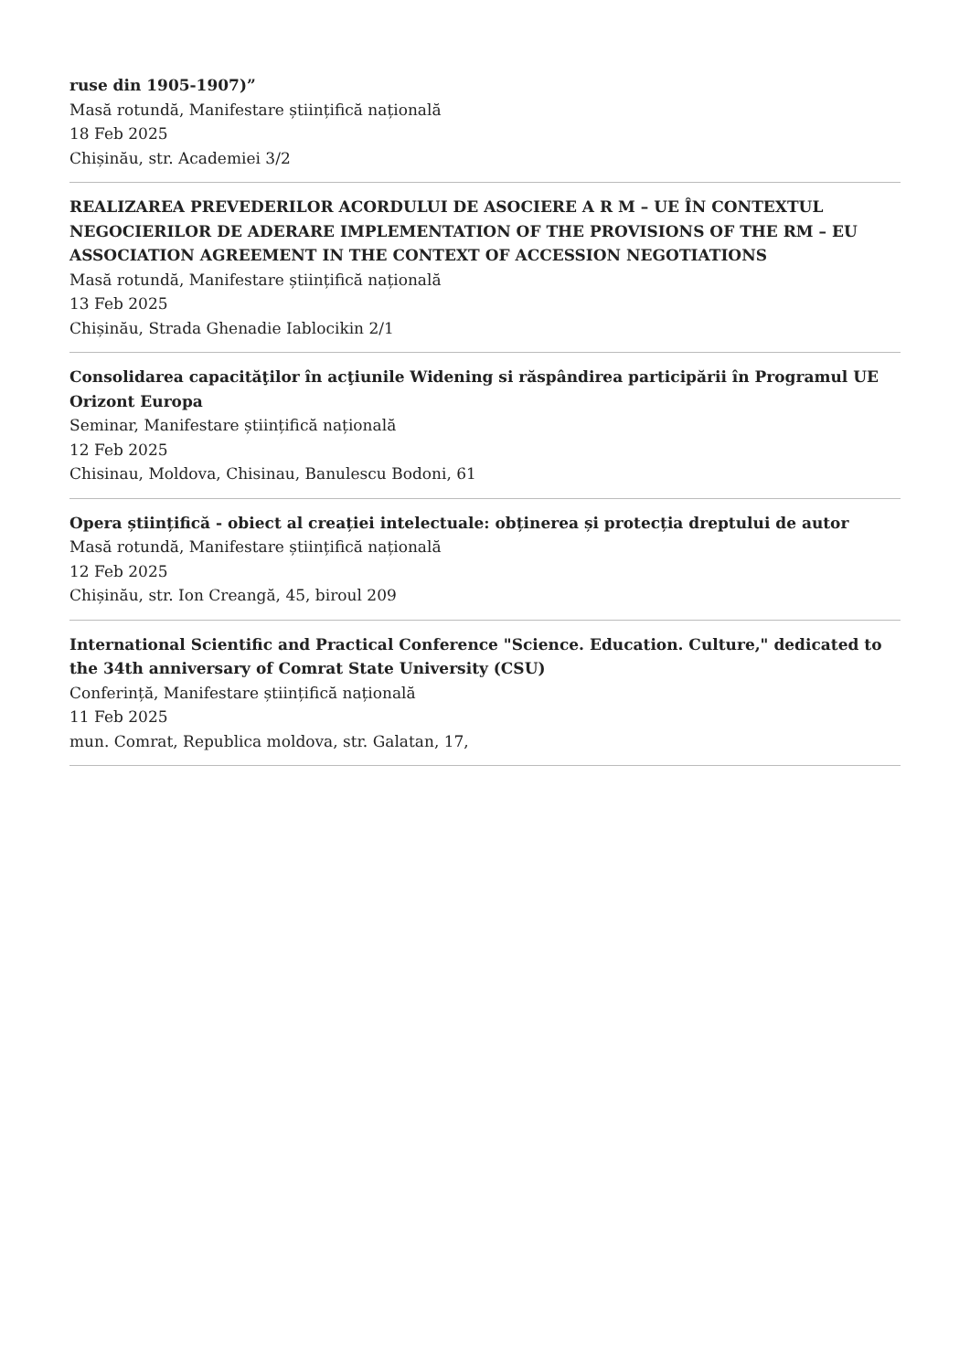ruse din 1905-1907)”
Masă rotundă, Manifestare științifică națională
18 Feb 2025
Chișinău, str. Academiei 3/2
REALIZAREA PREVEDERILOR ACORDULUI DE ASOCIERE A R M – UE ÎN CONTEXTUL NEGOCIERILOR DE ADERARE IMPLEMENTATION OF THE PROVISIONS OF THE RM – EU ASSOCIATION AGREEMENT IN THE CONTEXT OF ACCESSION NEGOTIATIONS
Masă rotundă, Manifestare științifică națională
13 Feb 2025
Chișinău, Strada Ghenadie Iablocikin 2/1
Consolidarea capacităţilor în acţiunile Widening si răspândirea participării în Programul UE Orizont Europa
Seminar, Manifestare științifică națională
12 Feb 2025
Chisinau, Moldova, Chisinau, Banulescu Bodoni, 61
Opera științifică - obiect al creației intelectuale: obținerea și protecția dreptului de autor
Masă rotundă, Manifestare științifică națională
12 Feb 2025
Chișinău, str. Ion Creangă, 45, biroul 209
International Scientific and Practical Conference "Science. Education. Culture," dedicated to the 34th anniversary of Comrat State University (CSU)
Conferință, Manifestare științifică națională
11 Feb 2025
mun. Comrat, Republica moldova, str. Galatan, 17,